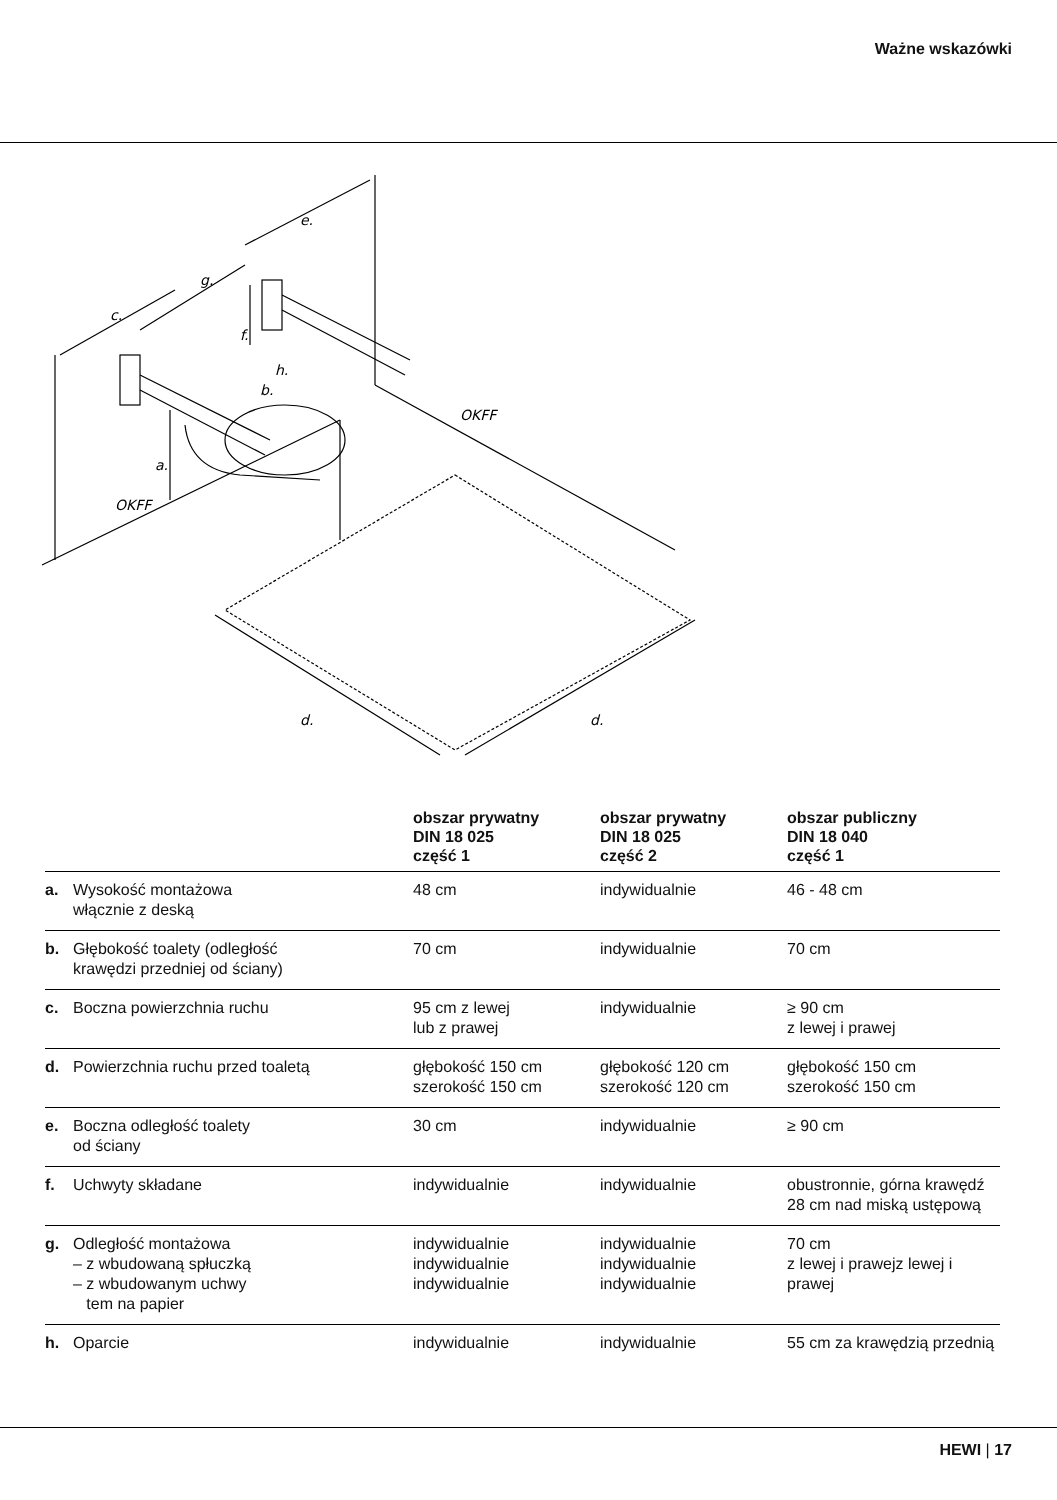Ważne wskazówki
c.
g.
e.
f.
h.
b.
a.
OKFF
OKFF
d.
d.
| | | obszar prywatny DIN 18 025 część 1 | obszar prywatny DIN 18 025 część 2 | obszar publiczny DIN 18 040 część 1 |
| --- | --- | --- | --- | --- |
| a. | Wysokość montażowa włącznie z deską | 48 cm | indywidualnie | 46 - 48 cm |
| b. | Głębokość toalety (odległość krawędzi przedniej od ściany) | 70 cm | indywidualnie | 70 cm |
| c. | Boczna powierzchnia ruchu | 95 cm z lewej lub z prawej | indywidualnie | ≥ 90 cm z lewej i prawej |
| d. | Powierzchnia ruchu przed toaletą | głębokość 150 cm szerokość 150 cm | głębokość 120 cm szerokość 120 cm | głębokość 150 cm szerokość 150 cm |
| e. | Boczna odległość toalety od ściany | 30 cm | indywidualnie | ≥ 90 cm |
| f. | Uchwyty składane | indywidualnie | indywidualnie | obustronnie, górna krawędź 28 cm nad miską ustępową |
| g. | Odległość montażowa – z wbudowaną spłuczką – z wbudowanym uchwy tem na papier | indywidualnie indywidualnie indywidualnie | indywidualnie indywidualnie indywidualnie | 70 cm z lewej i prawejz lewej i prawej |
| h. | Oparcie | indywidualnie | indywidualnie | 55 cm za krawędzią przednią |
HEWI | 17